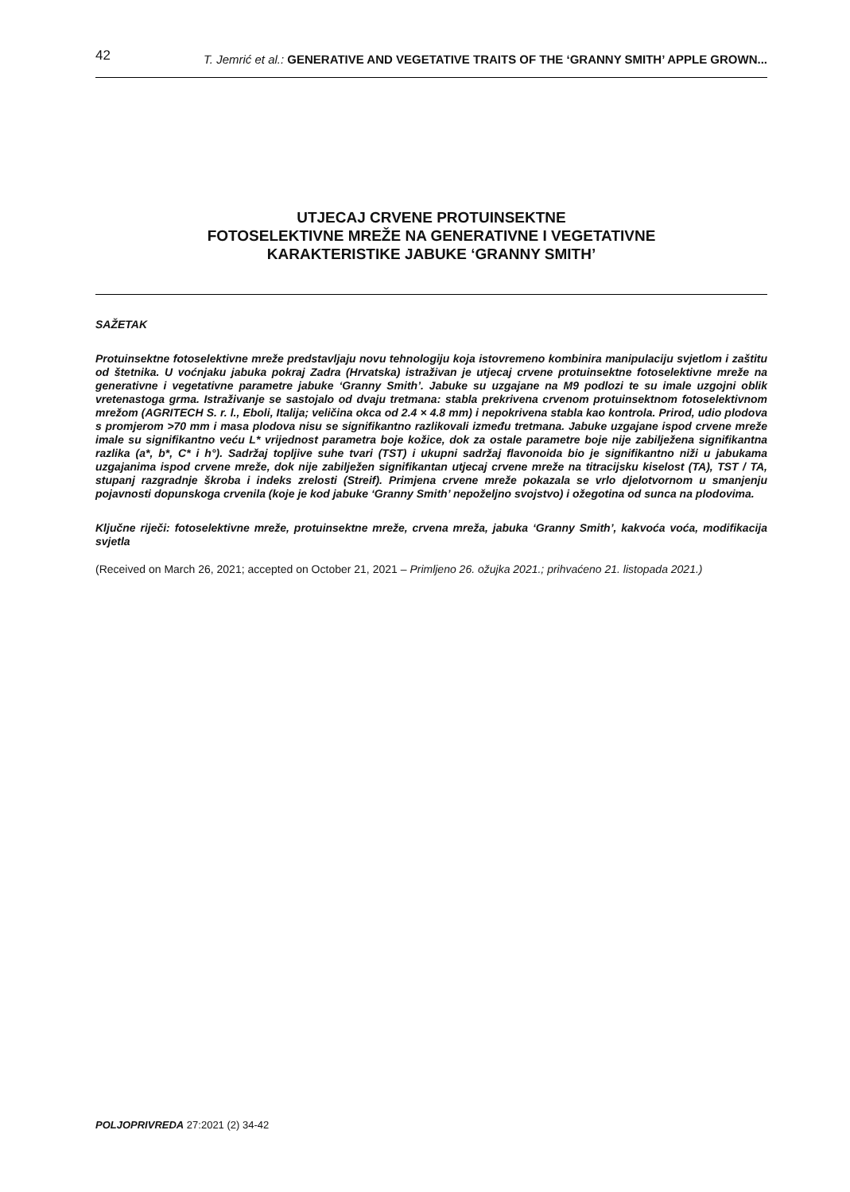42 T. Jemrić et al.: GENERATIVE AND VEGETATIVE TRAITS OF THE ‘GRANNY SMITH’ APPLE GROWN...
UTJECAJ CRVENE PROTUINSEKTNE
FOTOSELEKTIVNE MREŽE NA GENERATIVNE I VEGETATIVNE
KARAKTERISTIKE JABUKE ‘GRANNY SMITH’
SAŽETAK
Protuinsektne fotoselektivne mreže predstavljaju novu tehnologiju koja istovremeno kombinira manipulaciju svjetlom i zaštitu od štetnika. U voćnjaku jabuka pokraj Zadra (Hrvatska) istraživan je utjecaj crvene protuinsektne fotoselektivne mreže na generativne i vegetativne parametre jabuke ‘Granny Smith’. Jabuke su uzgajane na M9 podlozi te su imale uzgojni oblik vretenastoga grma. Istraživanje se sastojalo od dvaju tretmana: stabla prekrivena crvenom protuinsektnom fotoselektivnom mrežom (AGRITECH S. r. l., Eboli, Italija; veličina okca od 2.4 × 4.8 mm) i nepokrivena stabla kao kontrola. Prirod, udio plodova s promjerom >70 mm i masa plodova nisu se signifikantno razlikovali između tretmana. Jabuke uzgajane ispod crvene mreže imale su signifikantno veću L* vrijednost parametra boje kožice, dok za ostale parametre boje nije zabilježena signifikantna razlika (a*, b*, C* i h°). Sadržaj topljive suhe tvari (TST) i ukupni sadržaj flavonoida bio je signifikantno niži u jabukama uzgajanima ispod crvene mreže, dok nije zabilježen signifikantan utjecaj crvene mreže na titracijsku kiselost (TA), TST / TA, stupanj razgradnje škroba i indeks zrelosti (Streif). Primjena crvene mreže pokazala se vrlo djelotvornom u smanjenju pojavnosti dopunskoga crvenila (koje je kod jabuke ‘Granny Smith’ nepoželjno svojstvo) i ožegotina od sunca na plodovima.
Ključne riječi: fotoselektivne mreže, protuinsektne mreže, crvena mreža, jabuka ‘Granny Smith’, kakvoća voća, modifikacija svjetla
(Received on March 26, 2021; accepted on October 21, 2021 – Primljeno 26. ožujka 2021.; prihvaćeno 21. listopada 2021.)
POLJOPRIVREDA 27:2021 (2) 34-42